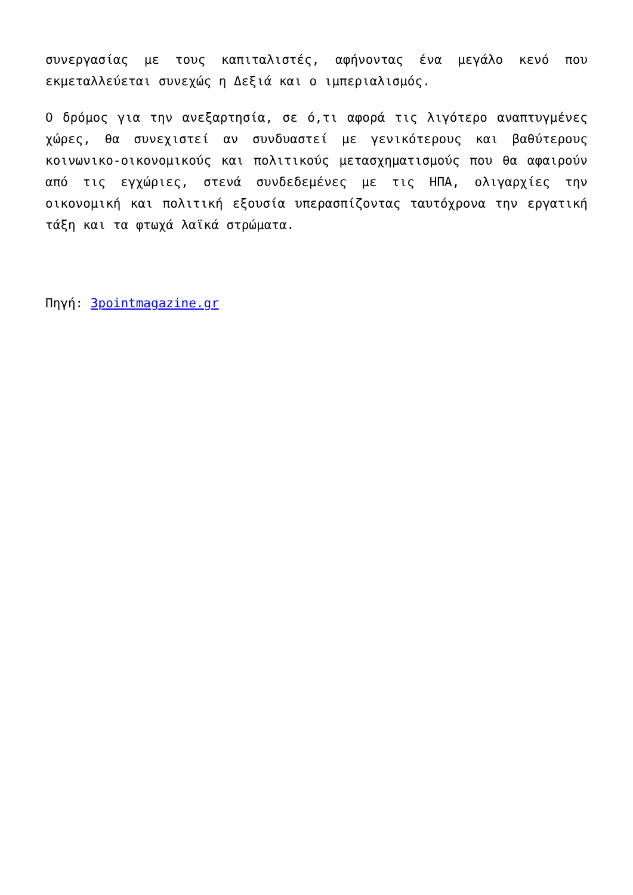συνεργασίας με τους καπιταλιστές, αφήνοντας ένα μεγάλο κενό που εκμεταλλεύεται συνεχώς η Δεξιά και ο ιμπεριαλισμός.
Ο δρόμος για την ανεξαρτησία, σε ό,τι αφορά τις λιγότερο αναπτυγμένες χώρες, θα συνεχιστεί αν συνδυαστεί με γενικότερους και βαθύτερους κοινωνικο-οικονομικούς και πολιτικούς μετασχηματισμούς που θα αφαιρούν από τις εγχώριες, στενά συνδεδεμένες με τις ΗΠΑ, ολιγαρχίες την οικονομική και πολιτική εξουσία υπερασπίζοντας ταυτόχρονα την εργατική τάξη και τα φτωχά λαϊκά στρώματα.
Πηγή: 3pointmagazine.gr